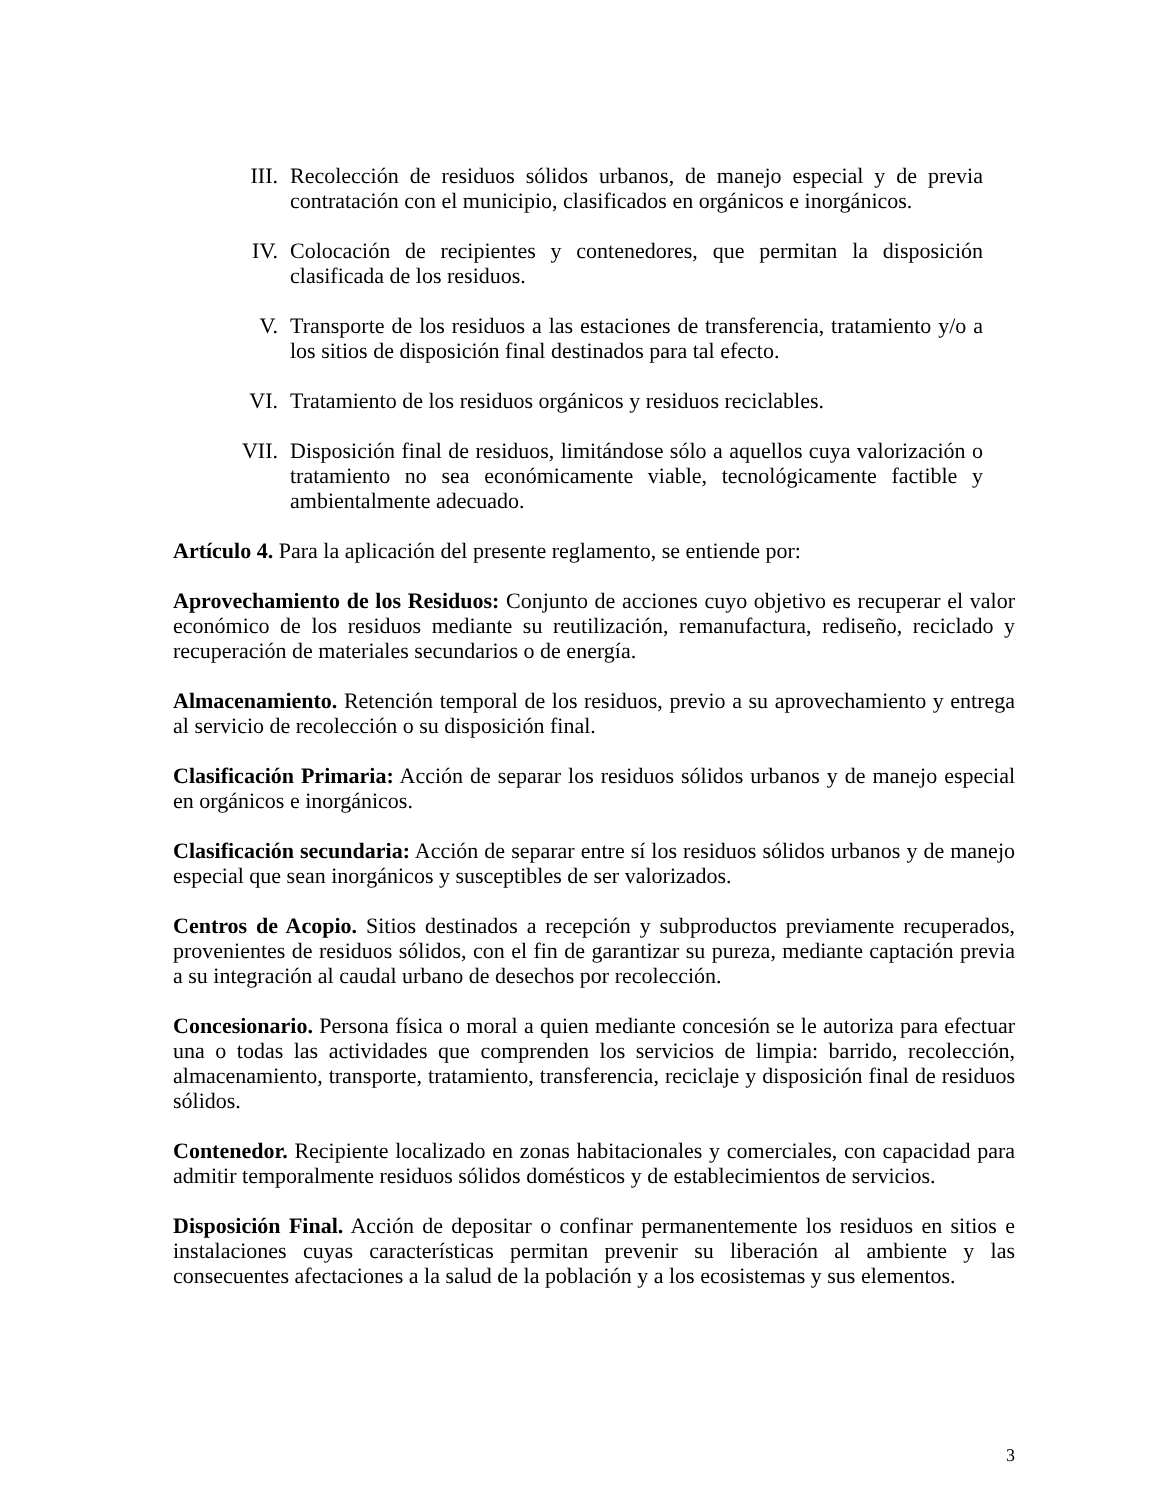III. Recolección de residuos sólidos urbanos, de manejo especial y de previa contratación con el municipio, clasificados en orgánicos e inorgánicos.
IV. Colocación de recipientes y contenedores, que permitan la disposición clasificada de los residuos.
V. Transporte de los residuos a las estaciones de transferencia, tratamiento y/o a los sitios de disposición final destinados para tal efecto.
VI. Tratamiento de los residuos orgánicos y residuos reciclables.
VII. Disposición final de residuos, limitándose sólo a aquellos cuya valorización o tratamiento no sea económicamente viable, tecnológicamente factible y ambientalmente adecuado.
Artículo 4. Para la aplicación del presente reglamento, se entiende por:
Aprovechamiento de los Residuos: Conjunto de acciones cuyo objetivo es recuperar el valor económico de los residuos mediante su reutilización, remanufactura, rediseño, reciclado y recuperación de materiales secundarios o de energía.
Almacenamiento. Retención temporal de los residuos, previo a su aprovechamiento y entrega al servicio de recolección o su disposición final.
Clasificación Primaria: Acción de separar los residuos sólidos urbanos y de manejo especial en orgánicos e inorgánicos.
Clasificación secundaria: Acción de separar entre sí los residuos sólidos urbanos y de manejo especial que sean inorgánicos y susceptibles de ser valorizados.
Centros de Acopio. Sitios destinados a recepción y subproductos previamente recuperados, provenientes de residuos sólidos, con el fin de garantizar su pureza, mediante captación previa a su integración al caudal urbano de desechos por recolección.
Concesionario. Persona física o moral a quien mediante concesión se le autoriza para efectuar una o todas las actividades que comprenden los servicios de limpia: barrido, recolección, almacenamiento, transporte, tratamiento, transferencia, reciclaje y disposición final de residuos sólidos.
Contenedor. Recipiente localizado en zonas habitacionales y comerciales, con capacidad para admitir temporalmente residuos sólidos domésticos y de establecimientos de servicios.
Disposición Final. Acción de depositar o confinar permanentemente los residuos en sitios e instalaciones cuyas características permitan prevenir su liberación al ambiente y las consecuentes afectaciones a la salud de la población y a los ecosistemas y sus elementos.
3